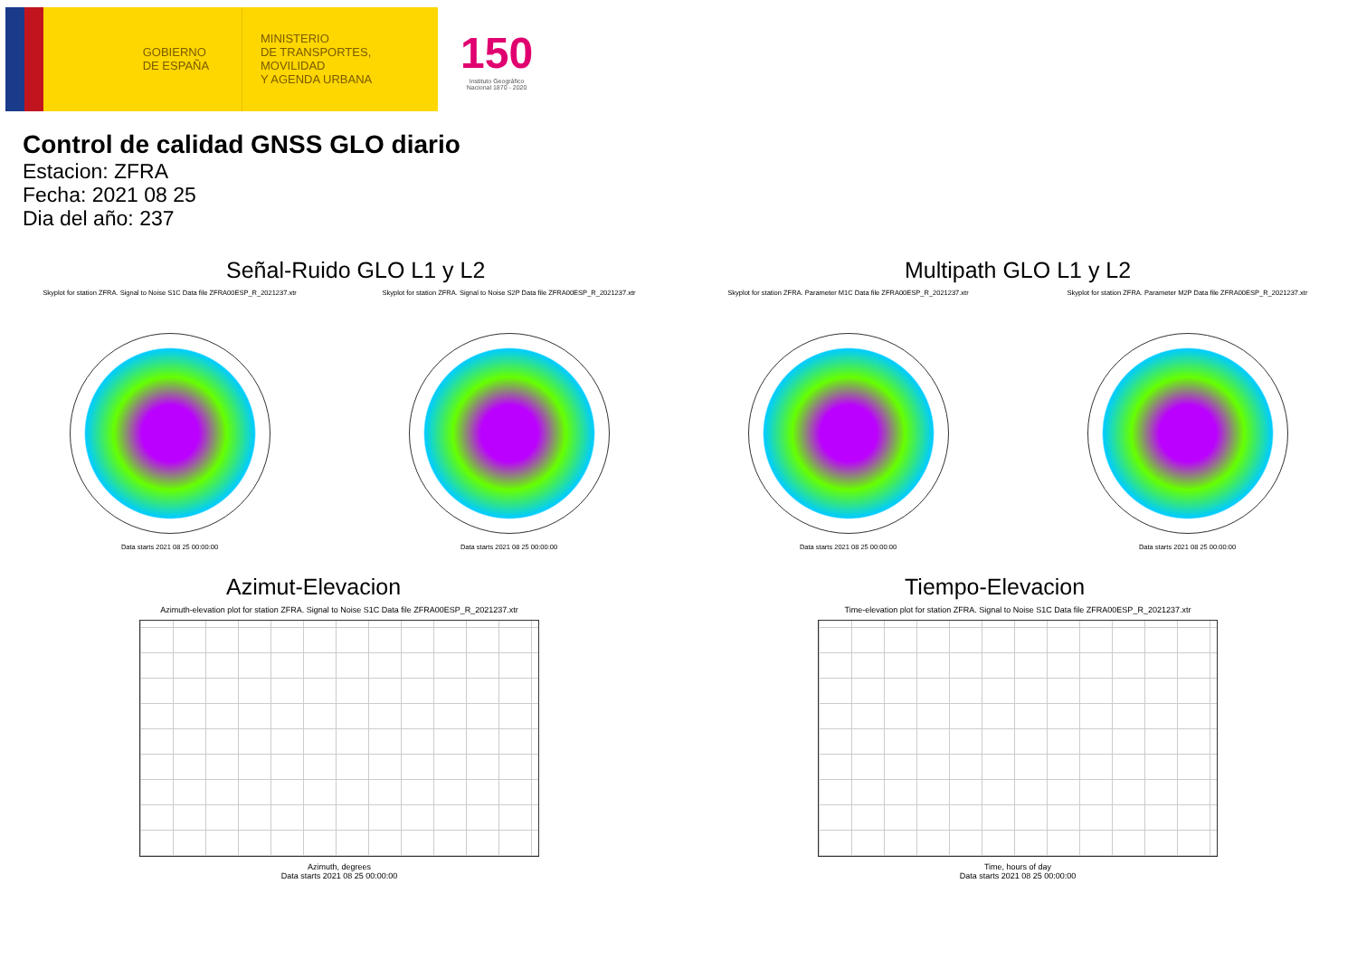GOBIERNO
DE ESPAÑA
MINISTERIO
DE TRANSPORTES, MOVILIDAD
Y AGENDA URBANA
150
Instituto Geográfico
Nacional 1870 - 2020
Control de calidad GNSS GLO diario
Estacion: ZFRA
Fecha: 2021 08 25
Dia del año: 237
Señal-Ruido GLO L1 y L2
Skyplot for station ZFRA. Signal to Noise S1C Data file ZFRA00ESP_R_2021237.xtr
Data starts 2021 08 25 00:00:00
Skyplot for station ZFRA. Signal to Noise S2P Data file ZFRA00ESP_R_2021237.xtr
Data starts 2021 08 25 00:00:00
Multipath GLO L1 y L2
Skyplot for station ZFRA. Parameter M1C Data file ZFRA00ESP_R_2021237.xtr
Data starts 2021 08 25 00:00:00
Skyplot for station ZFRA. Parameter M2P Data file ZFRA00ESP_R_2021237.xtr
Data starts 2021 08 25 00:00:00
Azimut-Elevacion
Azimuth-elevation plot for station ZFRA. Signal to Noise S1C Data file ZFRA00ESP_R_2021237.xtr
Azimuth, degrees
Data starts 2021 08 25 00:00:00
Tiempo-Elevacion
Time-elevation plot for station ZFRA. Signal to Noise S1C Data file ZFRA00ESP_R_2021237.xtr
Time, hours of day
Data starts 2021 08 25 00:00:00